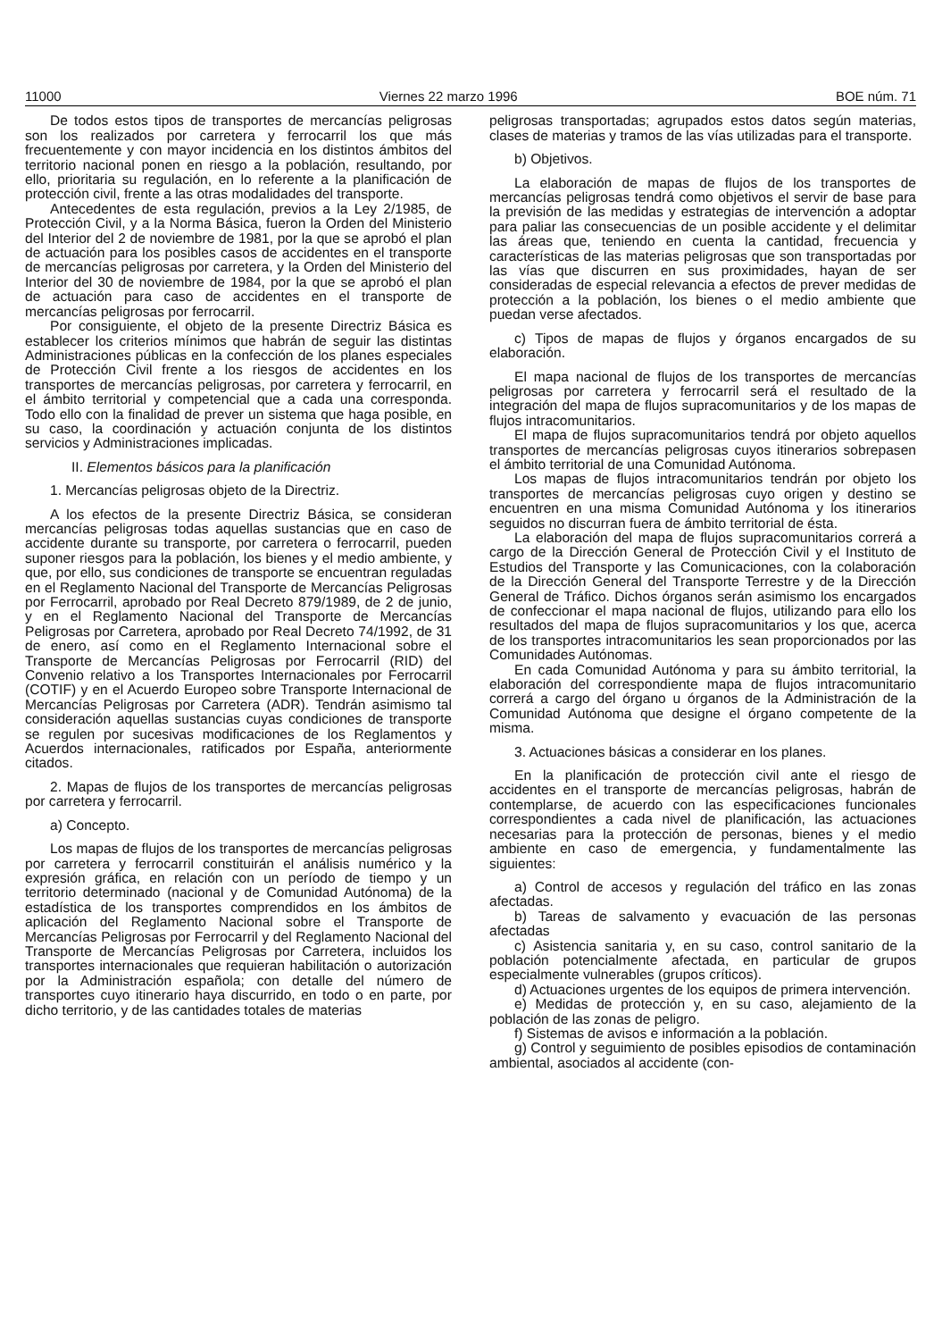11000 Viernes 22 marzo 1996 BOE núm. 71
De todos estos tipos de transportes de mercancías peligrosas son los realizados por carretera y ferrocarril los que más frecuentemente y con mayor incidencia en los distintos ámbitos del territorio nacional ponen en riesgo a la población, resultando, por ello, prioritaria su regulación, en lo referente a la planificación de protección civil, frente a las otras modalidades del transporte.
Antecedentes de esta regulación, previos a la Ley 2/1985, de Protección Civil, y a la Norma Básica, fueron la Orden del Ministerio del Interior del 2 de noviembre de 1981, por la que se aprobó el plan de actuación para los posibles casos de accidentes en el transporte de mercancías peligrosas por carretera, y la Orden del Ministerio del Interior del 30 de noviembre de 1984, por la que se aprobó el plan de actuación para caso de accidentes en el transporte de mercancías peligrosas por ferrocarril.
Por consiguiente, el objeto de la presente Directriz Básica es establecer los criterios mínimos que habrán de seguir las distintas Administraciones públicas en la confección de los planes especiales de Protección Civil frente a los riesgos de accidentes en los transportes de mercancías peligrosas, por carretera y ferrocarril, en el ámbito territorial y competencial que a cada una corresponda. Todo ello con la finalidad de prever un sistema que haga posible, en su caso, la coordinación y actuación conjunta de los distintos servicios y Administraciones implicadas.
II. Elementos básicos para la planificación
1. Mercancías peligrosas objeto de la Directriz.
A los efectos de la presente Directriz Básica, se consideran mercancías peligrosas todas aquellas sustancias que en caso de accidente durante su transporte, por carretera o ferrocarril, pueden suponer riesgos para la población, los bienes y el medio ambiente, y que, por ello, sus condiciones de transporte se encuentran reguladas en el Reglamento Nacional del Transporte de Mercancías Peligrosas por Ferrocarril, aprobado por Real Decreto 879/1989, de 2 de junio, y en el Reglamento Nacional del Transporte de Mercancías Peligrosas por Carretera, aprobado por Real Decreto 74/1992, de 31 de enero, así como en el Reglamento Internacional sobre el Transporte de Mercancías Peligrosas por Ferrocarril (RID) del Convenio relativo a los Transportes Internacionales por Ferrocarril (COTIF) y en el Acuerdo Europeo sobre Transporte Internacional de Mercancías Peligrosas por Carretera (ADR). Tendrán asimismo tal consideración aquellas sustancias cuyas condiciones de transporte se regulen por sucesivas modificaciones de los Reglamentos y Acuerdos internacionales, ratificados por España, anteriormente citados.
2. Mapas de flujos de los transportes de mercancías peligrosas por carretera y ferrocarril.
a) Concepto.
Los mapas de flujos de los transportes de mercancías peligrosas por carretera y ferrocarril constituirán el análisis numérico y la expresión gráfica, en relación con un período de tiempo y un territorio determinado (nacional y de Comunidad Autónoma) de la estadística de los transportes comprendidos en los ámbitos de aplicación del Reglamento Nacional sobre el Transporte de Mercancías Peligrosas por Ferrocarril y del Reglamento Nacional del Transporte de Mercancías Peligrosas por Carretera, incluidos los transportes internacionales que requieran habilitación o autorización por la Administración española; con detalle del número de transportes cuyo itinerario haya discurrido, en todo o en parte, por dicho territorio, y de las cantidades totales de materias
peligrosas transportadas; agrupados estos datos según materias, clases de materias y tramos de las vías utilizadas para el transporte.
b) Objetivos.
La elaboración de mapas de flujos de los transportes de mercancías peligrosas tendrá como objetivos el servir de base para la previsión de las medidas y estrategias de intervención a adoptar para paliar las consecuencias de un posible accidente y el delimitar las áreas que, teniendo en cuenta la cantidad, frecuencia y características de las materias peligrosas que son transportadas por las vías que discurren en sus proximidades, hayan de ser consideradas de especial relevancia a efectos de prever medidas de protección a la población, los bienes o el medio ambiente que puedan verse afectados.
c) Tipos de mapas de flujos y órganos encargados de su elaboración.
El mapa nacional de flujos de los transportes de mercancías peligrosas por carretera y ferrocarril será el resultado de la integración del mapa de flujos supracomunitarios y de los mapas de flujos intracomunitarios.
El mapa de flujos supracomunitarios tendrá por objeto aquellos transportes de mercancías peligrosas cuyos itinerarios sobrepasen el ámbito territorial de una Comunidad Autónoma.
Los mapas de flujos intracomunitarios tendrán por objeto los transportes de mercancías peligrosas cuyo origen y destino se encuentren en una misma Comunidad Autónoma y los itinerarios seguidos no discurran fuera de ámbito territorial de ésta.
La elaboración del mapa de flujos supracomunitarios correrá a cargo de la Dirección General de Protección Civil y el Instituto de Estudios del Transporte y las Comunicaciones, con la colaboración de la Dirección General del Transporte Terrestre y de la Dirección General de Tráfico. Dichos órganos serán asimismo los encargados de confeccionar el mapa nacional de flujos, utilizando para ello los resultados del mapa de flujos supracomunitarios y los que, acerca de los transportes intracomunitarios les sean proporcionados por las Comunidades Autónomas.
En cada Comunidad Autónoma y para su ámbito territorial, la elaboración del correspondiente mapa de flujos intracomunitario correrá a cargo del órgano u órganos de la Administración de la Comunidad Autónoma que designe el órgano competente de la misma.
3. Actuaciones básicas a considerar en los planes.
En la planificación de protección civil ante el riesgo de accidentes en el transporte de mercancías peligrosas, habrán de contemplarse, de acuerdo con las especificaciones funcionales correspondientes a cada nivel de planificación, las actuaciones necesarias para la protección de personas, bienes y el medio ambiente en caso de emergencia, y fundamentalmente las siguientes:
a) Control de accesos y regulación del tráfico en las zonas afectadas.
b) Tareas de salvamento y evacuación de las personas afectadas
c) Asistencia sanitaria y, en su caso, control sanitario de la población potencialmente afectada, en particular de grupos especialmente vulnerables (grupos críticos).
d) Actuaciones urgentes de los equipos de primera intervención.
e) Medidas de protección y, en su caso, alejamiento de la población de las zonas de peligro.
f) Sistemas de avisos e información a la población.
g) Control y seguimiento de posibles episodios de contaminación ambiental, asociados al accidente (con-